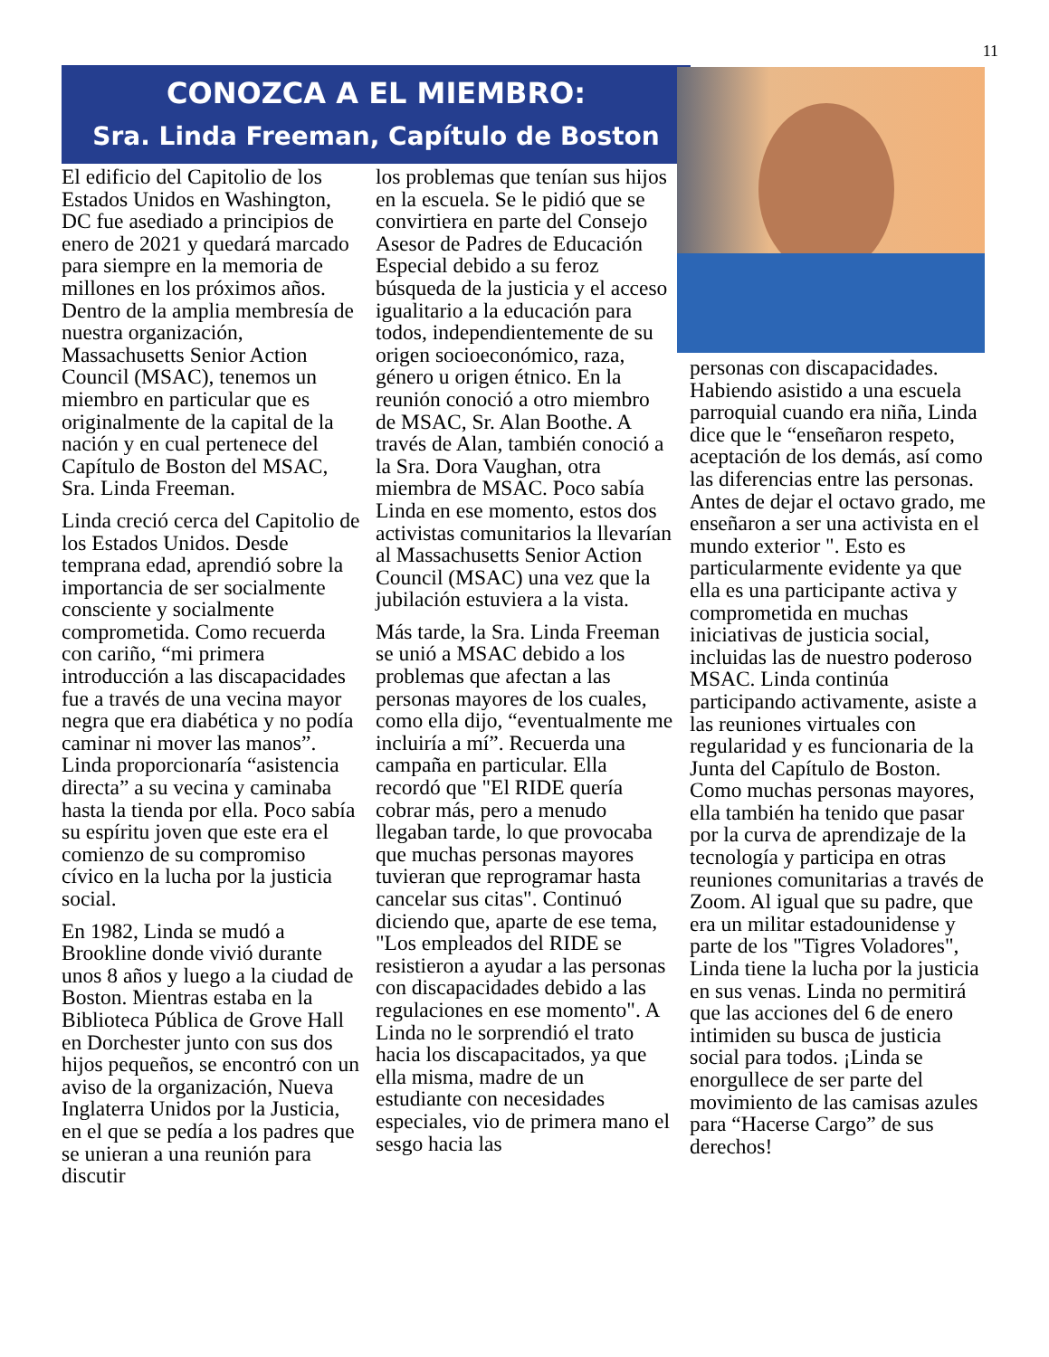11
CONOZCA A EL MIEMBRO:
Sra. Linda Freeman, Capítulo de Boston
El edificio del Capitolio de los Estados Unidos en Washington, DC fue asediado a principios de enero de 2021 y quedará marcado para siempre en la memoria de millones en los próximos años. Dentro de la amplia membresía de nuestra organización, Massachusetts Senior Action Council (MSAC), tenemos un miembro en particular que es originalmente de la capital de la nación y en cual pertenece del Capítulo de Boston del MSAC, Sra. Linda Freeman.
Linda creció cerca del Capitolio de los Estados Unidos. Desde temprana edad, aprendió sobre la importancia de ser socialmente consciente y socialmente comprometida. Como recuerda con cariño, “mi primera introducción a las discapacidades fue a través de una vecina mayor negra que era diabética y no podía caminar ni mover las manos”. Linda proporcionaría “asistencia directa” a su vecina y caminaba hasta la tienda por ella. Poco sabía su espíritu joven que este era el comienzo de su compromiso cívico en la lucha por la justicia social.
En 1982, Linda se mudó a Brookline donde vivió durante unos 8 años y luego a la ciudad de Boston. Mientras estaba en la Biblioteca Pública de Grove Hall en Dorchester junto con sus dos hijos pequeños, se encontró con un aviso de la organización, Nueva Inglaterra Unidos por la Justicia, en el que se pedía a los padres que se unieran a una reunión para discutir
los problemas que tenían sus hijos en la escuela. Se le pidió que se convirtiera en parte del Consejo Asesor de Padres de Educación Especial debido a su feroz búsqueda de la justicia y el acceso igualitario a la educación para todos, independientemente de su origen socioeconómico, raza, género u origen étnico. En la reunión conoció a otro miembro de MSAC, Sr. Alan Boothe. A través de Alan, también conoció a la Sra. Dora Vaughan, otra miembra de MSAC. Poco sabía Linda en ese momento, estos dos activistas comunitarios la llevarían al Massachusetts Senior Action Council (MSAC) una vez que la jubilación estuviera a la vista.
Más tarde, la Sra. Linda Freeman se unió a MSAC debido a los problemas que afectan a las personas mayores de los cuales, como ella dijo, “eventualmente me incluiría a mí”. Recuerda una campaña en particular. Ella recordó que "El RIDE quería cobrar más, pero a menudo llegaban tarde, lo que provocaba que muchas personas mayores tuvieran que reprogramar hasta cancelar sus citas". Continuó diciendo que, aparte de ese tema, "Los empleados del RIDE se resistieron a ayudar a las personas con discapacidades debido a las regulaciones en ese momento". A Linda no le sorprendió el trato hacia los discapacitados, ya que ella misma, madre de un estudiante con necesidades especiales, vio de primera mano el sesgo hacia las
personas con discapacidades. Habiendo asistido a una escuela parroquial cuando era niña, Linda dice que le “enseñaron respeto, aceptación de los demás, así como las diferencias entre las personas. Antes de dejar el octavo grado, me enseñaron a ser una activista en el mundo exterior ". Esto es particularmente evidente ya que ella es una participante activa y comprometida en muchas iniciativas de justicia social, incluidas las de nuestro poderoso MSAC. Linda continúa participando activamente, asiste a las reuniones virtuales con regularidad y es funcionaria de la Junta del Capítulo de Boston. Como muchas personas mayores, ella también ha tenido que pasar por la curva de aprendizaje de la tecnología y participa en otras reuniones comunitarias a través de Zoom. Al igual que su padre, que era un militar estadounidense y parte de los "Tigres Voladores", Linda tiene la lucha por la justicia en sus venas. Linda no permitirá que las acciones del 6 de enero intimiden su busca de justicia social para todos. ¡Linda se enorgullece de ser parte del movimiento de las camisas azules para “Hacerse Cargo” de sus derechos!